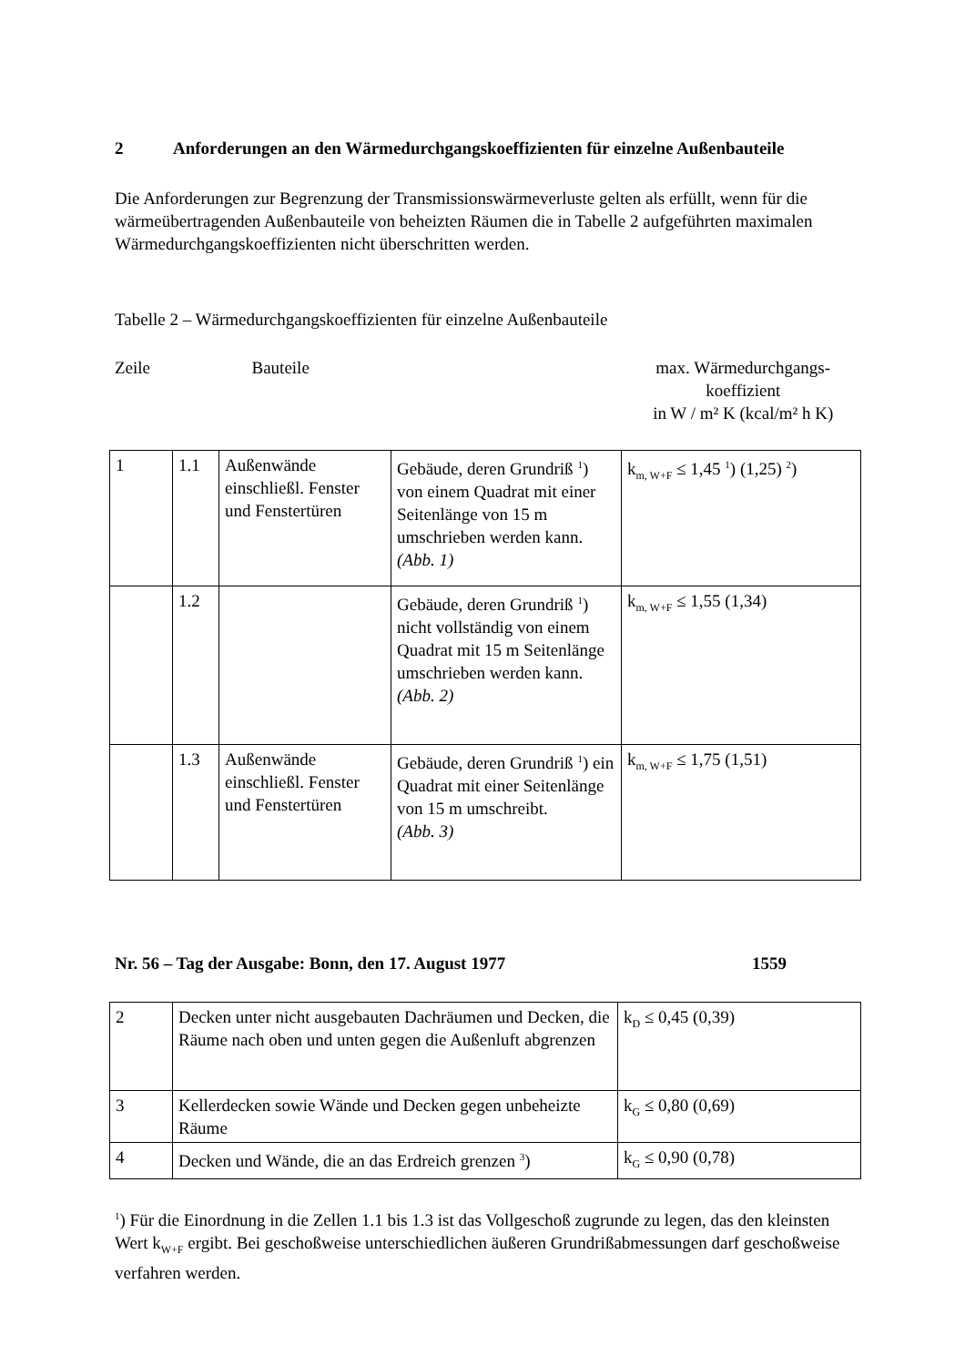2 Anforderungen an den Wärmedurchgangskoeffizienten für einzelne Außenbauteile
Die Anforderungen zur Begrenzung der Transmissionswärmeverluste gelten als erfüllt, wenn für die wärmeübertragenden Außenbauteile von beheizten Räumen die in Tabelle 2 aufgeführten maximalen Wärmedurchgangskoeffizienten nicht überschritten werden.
Tabelle 2 – Wärmedurchgangskoeffizienten für einzelne Außenbauteile
Zeile Bauteile max. Wärmedurchgangs-
koeffizient
in W / m² K (kcal/m² h K)
| 1 | 1.1 | Außenwände einschließl. Fenster und Fenstertüren | Gebäude, deren Grundriß <sup>1</sup>) von einem Quadrat mit einer Seitenlänge von 15 m umschrieben werden kann. (Abb. 1) | k<sub>m, W+F</sub> ≤ 1,45 <sup>1</sup>) (1,25) <sup>2</sup>) |
| | 1.2 | | Gebäude, deren Grundriß <sup>1</sup>) nicht vollständig von einem Quadrat mit 15 m Seitenlänge umschrieben werden kann. (Abb. 2) | k<sub>m, W+F</sub> ≤ 1,55 (1,34) |
| | 1.3 | Außenwände einschließl. Fenster und Fenstertüren | Gebäude, deren Grundriß <sup>1</sup>) ein Quadrat mit einer Seitenlänge von 15 m umschreibt. (Abb. 3) | k<sub>m, W+F</sub> ≤ 1,75 (1,51) |
Nr. 56 – Tag der Ausgabe: Bonn, den 17. August 1977 1559
| 2 | Decken unter nicht ausgebauten Dachräumen und Decken, die Räume nach oben und unten gegen die Außenluft abgrenzen | k<sub>D</sub> ≤ 0,45 (0,39) |
| 3 | Kellerdecken sowie Wände und Decken gegen unbeheizte Räume | k<sub>G</sub> ≤ 0,80 (0,69) |
| 4 | Decken und Wände, die an das Erdreich grenzen <sup>3</sup>) | k<sub>G</sub> ≤ 0,90 (0,78) |
<sup>1</sup>) Für die Einordnung in die Zellen 1.1 bis 1.3 ist das Vollgeschoß zugrunde zu legen, das den kleinsten Wert k<sub>W+F</sub> ergibt. Bei geschoßweise unterschiedlichen äußeren Grundrißabmessungen darf geschoßweise verfahren werden.